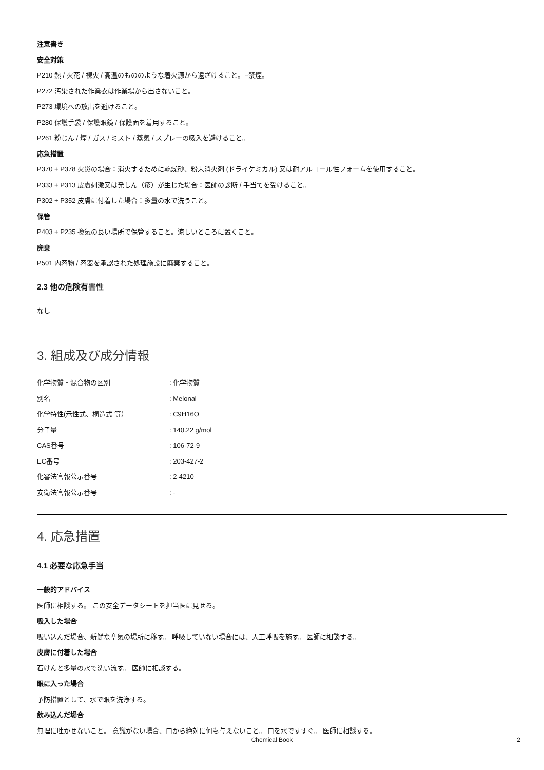注意書き
安全対策
P210 熱 / 火花 / 裸火 / 高温のもののような着火源から遠ざけること。−禁煙。
P272 汚染された作業衣は作業場から出さないこと。
P273 環境への放出を避けること。
P280 保護手袋 / 保護眼鏡 / 保護面を着用すること。
P261 粉じん / 煙 / ガス / ミスト / 蒸気 / スプレーの吸入を避けること。
応急措置
P370 + P378 火災の場合：消火するために乾燥砂、粉末消火剤 (ドライケミカル) 又は耐アルコール性フォームを使用すること。
P333 + P313 皮膚刺激又は発しん（疹）が生じた場合：医師の診断 / 手当てを受けること。
P302 + P352 皮膚に付着した場合：多量の水で洗うこと。
保管
P403 + P235 換気の良い場所で保管すること。涼しいところに置くこと。
廃棄
P501 内容物 / 容器を承認された処理施設に廃棄すること。
2.3 他の危険有害性
なし
3. 組成及び成分情報
| 化学物質・混合物の区別 | : 化学物質 |
| 別名 | : Melonal |
| 化学特性(示性式、構造式 等） | : C9H16O |
| 分子量 | : 140.22 g/mol |
| CAS番号 | : 106-72-9 |
| EC番号 | : 203-427-2 |
| 化審法官報公示番号 | : 2-4210 |
| 安衛法官報公示番号 | : - |
4. 応急措置
4.1 必要な応急手当
一般的アドバイス
医師に相談する。 この安全データシートを担当医に見せる。
吸入した場合
吸い込んだ場合、新鮮な空気の場所に移す。 呼吸していない場合には、人工呼吸を施す。 医師に相談する。
皮膚に付着した場合
石けんと多量の水で洗い流す。 医師に相談する。
眼に入った場合
予防措置として、水で眼を洗浄する。
飲み込んだ場合
無理に吐かせないこと。 意識がない場合、口から絶対に何も与えないこと。 口を水ですすぐ。 医師に相談する。
Chemical Book 2